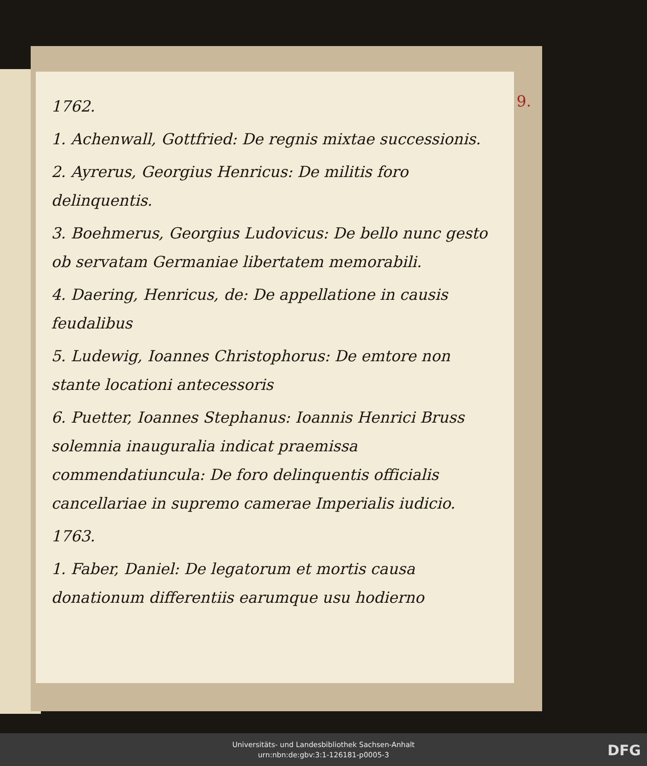1762.
1. Achenwall, Gottfried: De regnis mixtae successionis.
2. Ayrerus, Georgius Henricus: De militis foro delinquentis.
3. Boehmerus, Georgius Ludovicus: De bello nunc gesto ob servatam Germaniae libertatem memorabili.
4. Daering, Henricus, de: De appellatione in causis feudalibus
5. Ludewig, Ioannes Christophorus: De emtore non stante locationi antecessoris
6. Puetter, Ioannes Stephanus: Ioannis Henrici Bruss solemnia inauguralia indicat praemissa commendatiuncula: De foro delinquentis officialis cancellariae in supremo camerae Imperialis iudicio.
1763.
1. Faber, Daniel: De legatorum et mortis causa donationum differentiis earumque usu hodierno
9.
Universitäts- und Landesbibliothek Sachsen-Anhalt
urn:nbn:de:gbv:3:1-126181-p0005-3
DFG